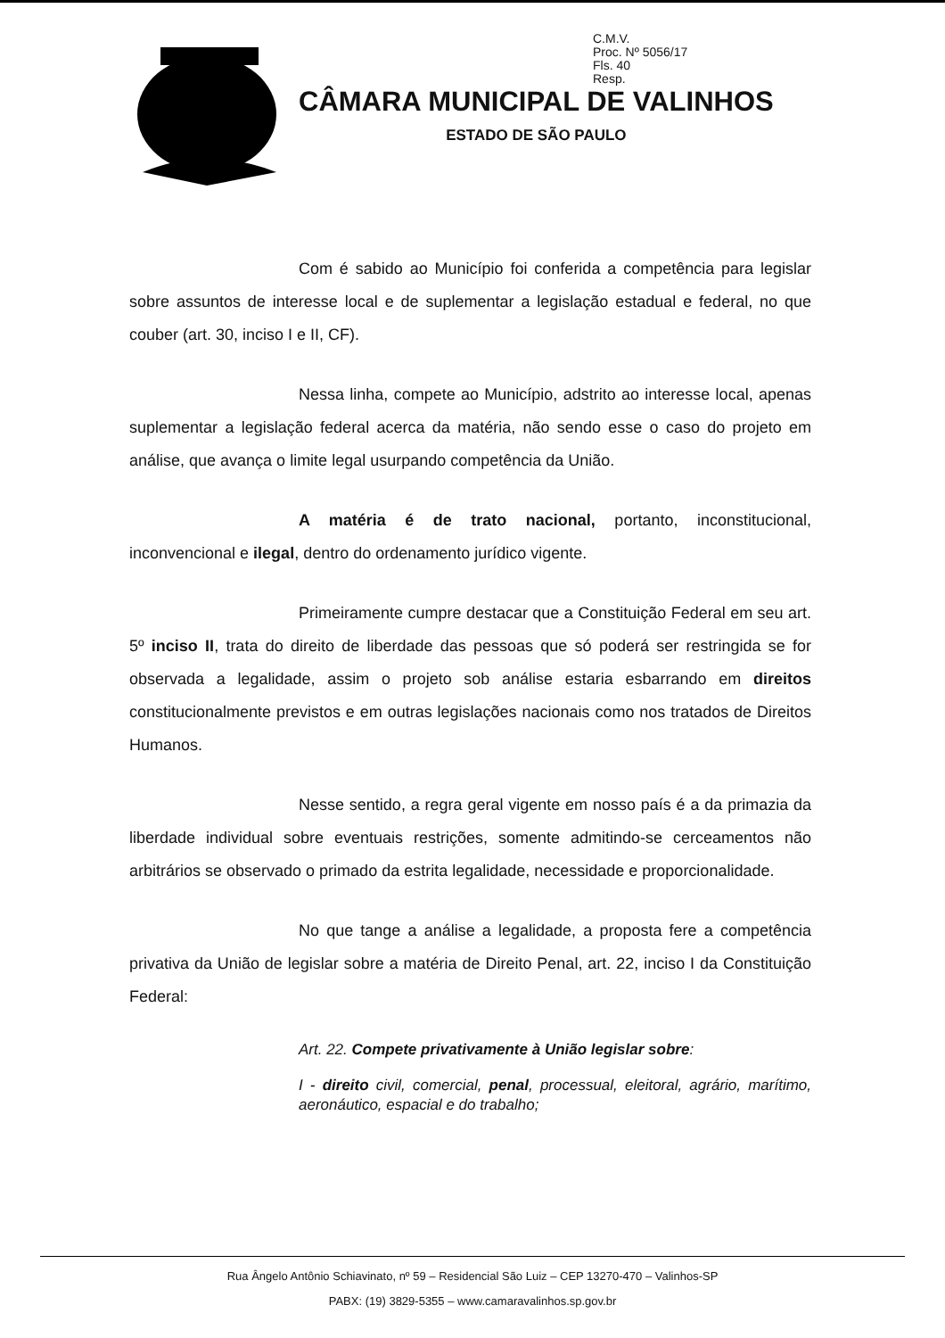C.M.V.
Proc. Nº 5056/17
Fls. 40
Resp.
CÂMARA MUNICIPAL DE VALINHOS
ESTADO DE SÃO PAULO
Com é sabido ao Município foi conferida a competência para legislar sobre assuntos de interesse local e de suplementar a legislação estadual e federal, no que couber (art. 30, inciso I e II, CF).
Nessa linha, compete ao Município, adstrito ao interesse local, apenas suplementar a legislação federal acerca da matéria, não sendo esse o caso do projeto em análise, que avança o limite legal usurpando competência da União.
A matéria é de trato nacional, portanto, inconstitucional, inconvencional e ilegal, dentro do ordenamento jurídico vigente.
Primeiramente cumpre destacar que a Constituição Federal em seu art. 5º inciso II, trata do direito de liberdade das pessoas que só poderá ser restringida se for observada a legalidade, assim o projeto sob análise estaria esbarrando em direitos constitucionalmente previstos e em outras legislações nacionais como nos tratados de Direitos Humanos.
Nesse sentido, a regra geral vigente em nosso país é a da primazia da liberdade individual sobre eventuais restrições, somente admitindo-se cerceamentos não arbitrários se observado o primado da estrita legalidade, necessidade e proporcionalidade.
No que tange a análise a legalidade, a proposta fere a competência privativa da União de legislar sobre a matéria de Direito Penal, art. 22, inciso I da Constituição Federal:
Art. 22. Compete privativamente à União legislar sobre:
I - direito civil, comercial, penal, processual, eleitoral, agrário, marítimo, aeronáutico, espacial e do trabalho;
Rua Ângelo Antônio Schiavinato, nº 59 – Residencial São Luiz – CEP 13270-470 – Valinhos-SP
PABX: (19) 3829-5355 – www.camaravalinhos.sp.gov.br